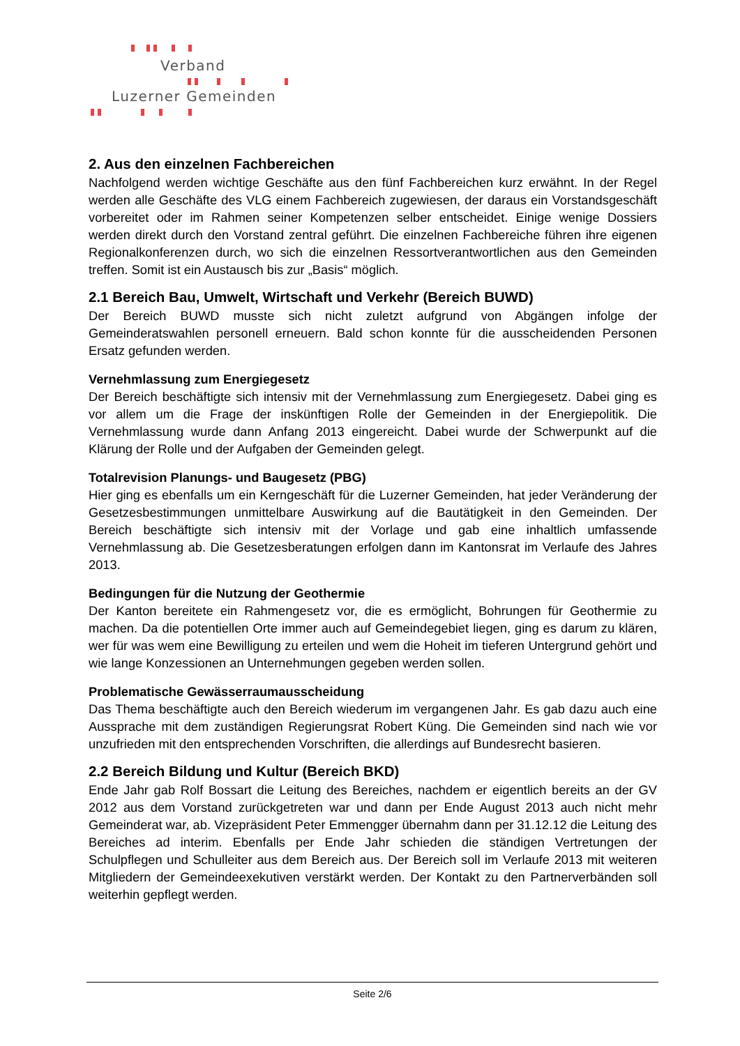Verband
Luzerner Gemeinden
2. Aus den einzelnen Fachbereichen
Nachfolgend werden wichtige Geschäfte aus den fünf Fachbereichen kurz erwähnt. In der Regel werden alle Geschäfte des VLG einem Fachbereich zugewiesen, der daraus ein Vorstandsgeschäft vorbereitet oder im Rahmen seiner Kompetenzen selber entscheidet. Einige wenige Dossiers werden direkt durch den Vorstand zentral geführt. Die einzelnen Fachbereiche führen ihre eigenen Regionalkonferenzen durch, wo sich die einzelnen Ressortverantwortlichen aus den Gemeinden treffen. Somit ist ein Austausch bis zur „Basis“ möglich.
2.1 Bereich Bau, Umwelt, Wirtschaft und Verkehr (Bereich BUWD)
Der Bereich BUWD musste sich nicht zuletzt aufgrund von Abgängen infolge der Gemeinderatswahlen personell erneuern. Bald schon konnte für die ausscheidenden Personen Ersatz gefunden werden.
Vernehmlassung zum Energiegesetz
Der Bereich beschäftigte sich intensiv mit der Vernehmlassung zum Energiegesetz. Dabei ging es vor allem um die Frage der inskünftigen Rolle der Gemeinden in der Energiepolitik. Die Vernehmlassung wurde dann Anfang 2013 eingereicht. Dabei wurde der Schwerpunkt auf die Klärung der Rolle und der Aufgaben der Gemeinden gelegt.
Totalrevision Planungs- und Baugesetz (PBG)
Hier ging es ebenfalls um ein Kerngeschäft für die Luzerner Gemeinden, hat jeder Veränderung der Gesetzesbestimmungen unmittelbare Auswirkung auf die Bautätigkeit in den Gemeinden. Der Bereich beschäftigte sich intensiv mit der Vorlage und gab eine inhaltlich umfassende Vernehmlassung ab. Die Gesetzesberatungen erfolgen dann im Kantonsrat im Verlaufe des Jahres 2013.
Bedingungen für die Nutzung der Geothermie
Der Kanton bereitete ein Rahmengesetz vor, die es ermöglicht, Bohrungen für Geothermie zu machen. Da die potentiellen Orte immer auch auf Gemeindegebiet liegen, ging es darum zu klären, wer für was wem eine Bewilligung zu erteilen und wem die Hoheit im tieferen Untergrund gehört und wie lange Konzessionen an Unternehmungen gegeben werden sollen.
Problematische Gewässerraumausscheidung
Das Thema beschäftigte auch den Bereich wiederum im vergangenen Jahr. Es gab dazu auch eine Aussprache mit dem zuständigen Regierungsrat Robert Küng. Die Gemeinden sind nach wie vor unzufrieden mit den entsprechenden Vorschriften, die allerdings auf Bundesrecht basieren.
2.2 Bereich Bildung und Kultur (Bereich BKD)
Ende Jahr gab Rolf Bossart die Leitung des Bereiches, nachdem er eigentlich bereits an der GV 2012 aus dem Vorstand zurückgetreten war und dann per Ende August 2013 auch nicht mehr Gemeinderat war, ab. Vizepräsident Peter Emmengger übernahm dann per 31.12.12 die Leitung des Bereiches ad interim. Ebenfalls per Ende Jahr schieden die ständigen Vertretungen der Schulpflegen und Schulleiter aus dem Bereich aus. Der Bereich soll im Verlaufe 2013 mit weiteren Mitgliedern der Gemeindeexekutiven verstärkt werden. Der Kontakt zu den Partnerverbänden soll weiterhin gepflegt werden.
Seite 2/6